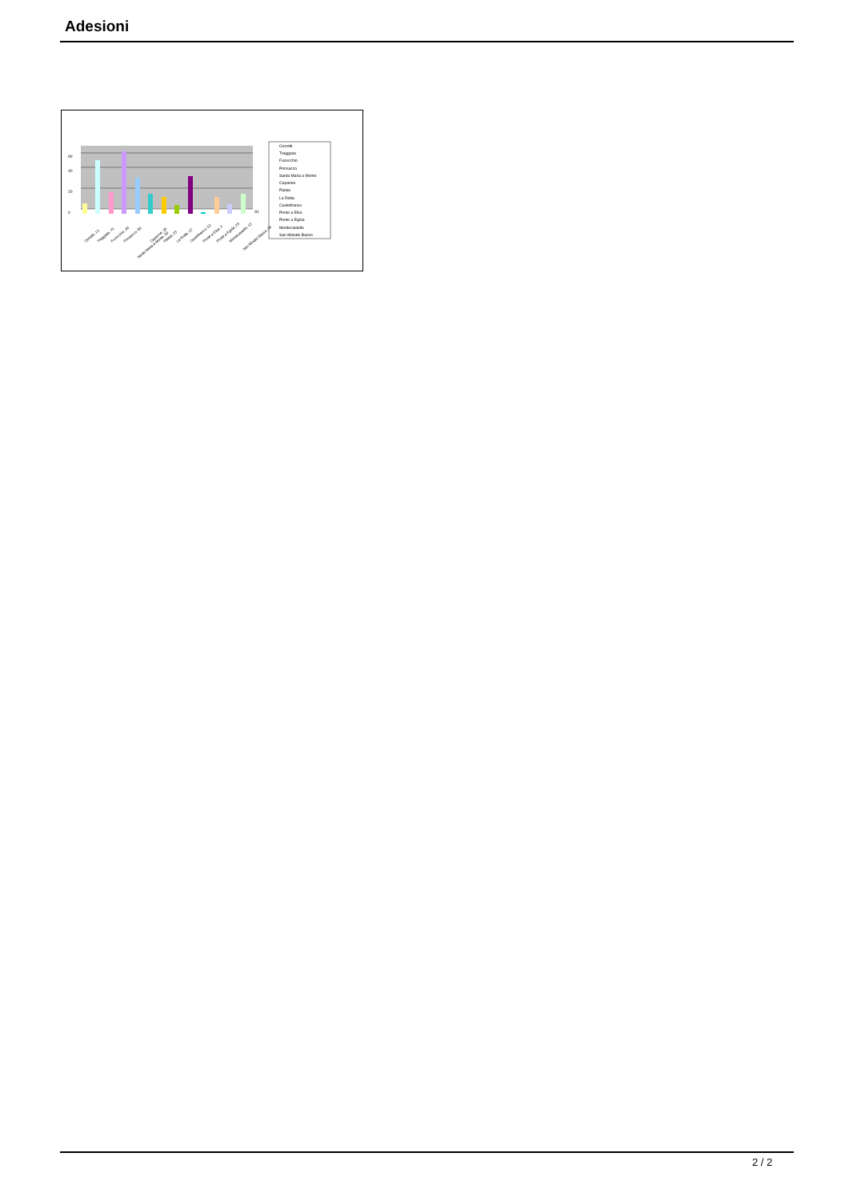Adesioni
0
20
40
90
S1
Cerretti
Treggiaia
Fucecchio
Ponsacco
Santa Maria a Monte
Capanne
Palaia
La Rotta
Castelfranco
Ponte a Elsa
Ponte a Egola
Montecastello
San Miniato Basso
Cerretti; 13
Treggiaia; 75
Fucecchio; 30
Ponsacco; 88
Santa Maria a Monte; 50
Capanne; 28
Palaia; 23
La Rotta; 12
Castelfranco; 52
Ponte a Elsa; 2
Ponte a Egola; 23
Montecastello; 13
San Miniato Basso; 28
2 / 2